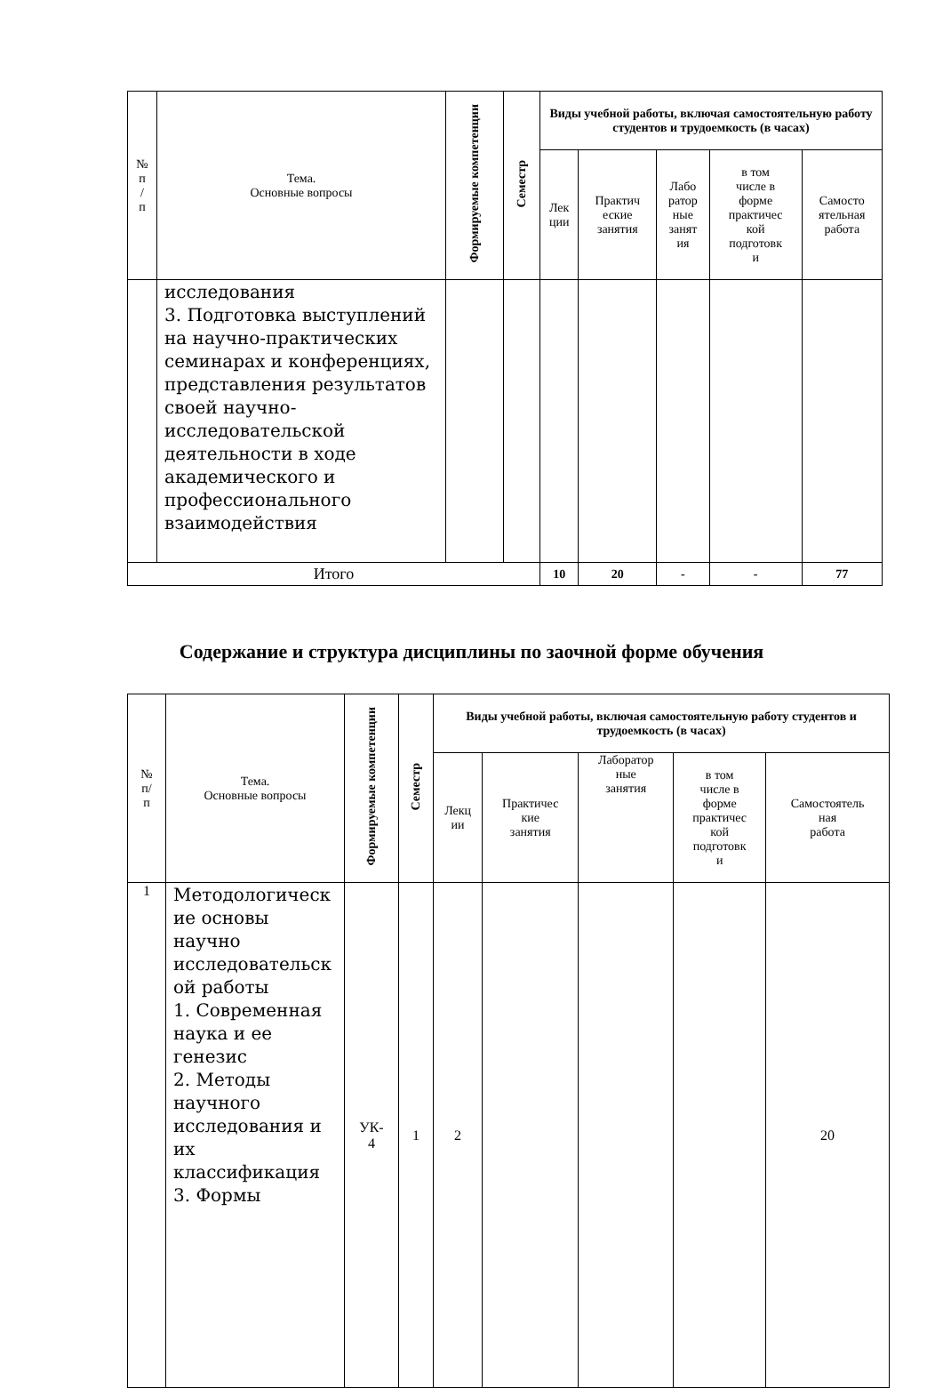| № п / п | Тема. Основные вопросы | Формируемые компетенции | Семестр | Виды учебной работы, включая самостоятельную работу студентов и трудоемкость (в часах) | | | | |
| --- | --- | --- | --- | --- | --- | --- | --- | --- |
| | | | | Лек ции | Практич еские занятия | Лабо ратор ные занят ия | в том числе в форме практичес кой подготовк и | Самосто ятельная работа |
| | исследования 3. Подготовка выступлений на научно-практических семинарах и конференциях, представления результатов своей научно-исследовательской деятельности в ходе академического и профессионального взаимодействия | | | | | | | |
| Итого | | | | 10 | 20 | - | - | 77 |
Содержание и структура дисциплины по заочной форме обучения
| № п/ п | Тема. Основные вопросы | Формируемые компетенции | Семестр | Виды учебной работы, включая самостоятельную работу студентов и трудоемкость (в часах) | | | | |
| --- | --- | --- | --- | --- | --- | --- | --- | --- |
| | | | | Лекц ии | Практичес кие занятия | Лаборатор ные занятия | в том числе в форме практичес кой подготовк и | Самостоятель ная работа |
| 1 | Методологическ ие основы научно исследовательск ой работы 1. Современная наука и ее генезис 2. Методы научного исследования и их классификация 3. Формы | УК- 4 | 1 | 2 | | | | 20 |